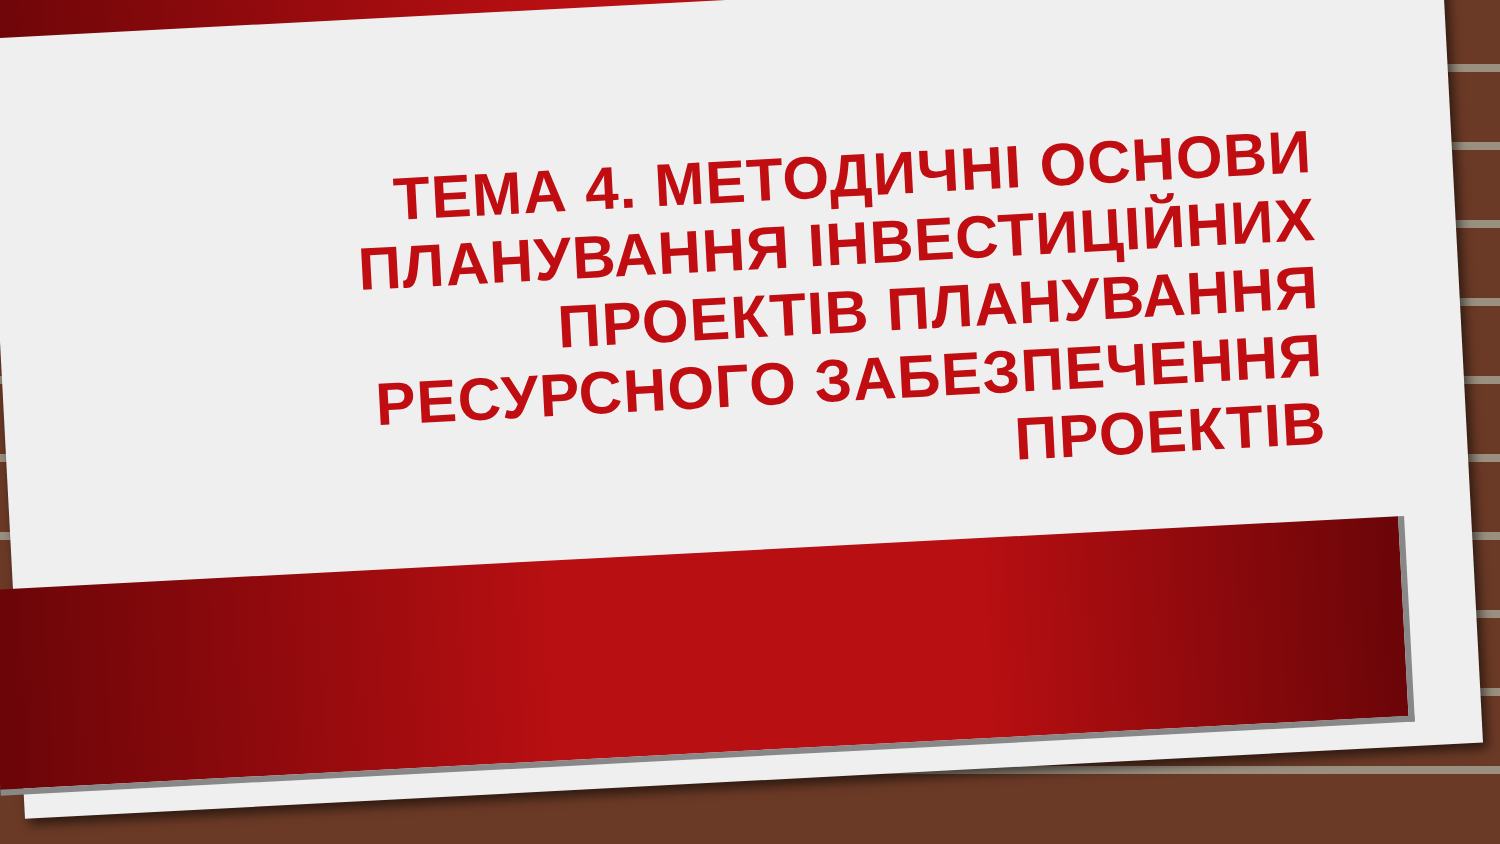ТЕМА 4. МЕТОДИЧНІ ОСНОВИ ПЛАНУВАННЯ ІНВЕСТИЦІЙНИХ ПРОЕКТІВ ПЛАНУВАННЯ РЕСУРСНОГО ЗАБЕЗПЕЧЕННЯ ПРОЕКТІВ